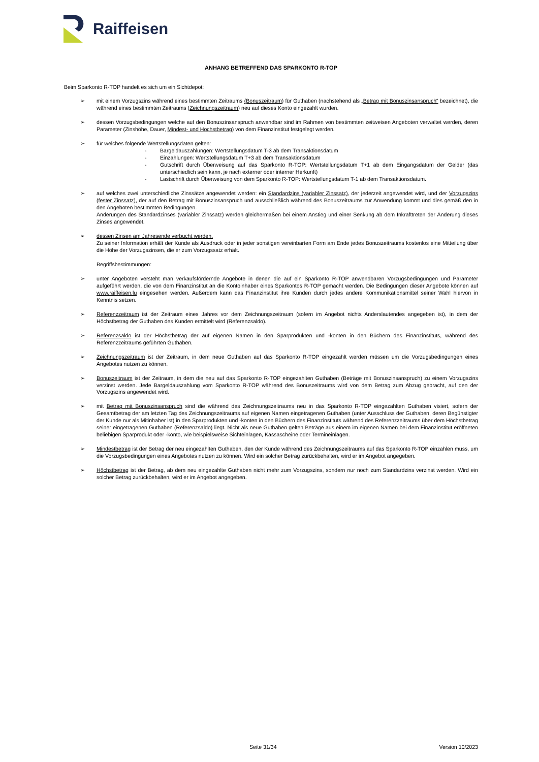Raiffeisen
ANHANG BETREFFEND DAS SPARKONTO R-TOP
Beim Sparkonto R-TOP handelt es sich um ein Sichtdepot:
➢ mit einem Vorzugszins während eines bestimmten Zeitraums (Bonuszeitraum) für Guthaben (nachstehend als „Betrag mit Bonuszinsanspruch“ bezeichnet), die während eines bestimmten Zeitraums (Zeichnungszeitraum) neu auf dieses Konto eingezahlt wurden.
➢ dessen Vorzugsbedingungen welche auf den Bonuszinsanspruch anwendbar sind im Rahmen von bestimmten zeitweisen Angeboten verwaltet werden, deren Parameter (Zinshöhe, Dauer, Mindest- und Höchstbetrag) von dem Finanzinstitut festgelegt werden.
➢ für welches folgende Wertstellungsdaten gelten:
- Bargeldauszahlungen: Wertstellungsdatum T-3 ab dem Transaktionsdatum
- Einzahlungen: Wertstellungsdatum T+3 ab dem Transaktionsdatum
- Gutschrift durch Überweisung auf das Sparkonto R-TOP: Wertstellungsdatum T+1 ab dem Eingangsdatum der Gelder (das unterschiedlich sein kann, je nach externer oder interner Herkunft)
- Lastschrift durch Überweisung von dem Sparkonto R-TOP: Wertstellungsdatum T-1 ab dem Transaktionsdatum.
➢ auf welches zwei unterschiedliche Zinssätze angewendet werden: ein Standardzins (variabler Zinssatz), der jederzeit angewendet wird, und der Vorzugszins (fester Zinssatz), der auf den Betrag mit Bonuszinsanspruch und ausschließlich während des Bonuszeitraums zur Anwendung kommt und dies gemäß den in den Angeboten bestimmten Bedingungen.
Änderungen des Standardzinses (variabler Zinssatz) werden gleichermaßen bei einem Anstieg und einer Senkung ab dem Inkrafttreten der Änderung dieses Zinses angewendet.
➢ dessen Zinsen am Jahresende verbucht werden.
Zu seiner Information erhält der Kunde als Ausdruck oder in jeder sonstigen vereinbarten Form am Ende jedes Bonuszeitraums kostenlos eine Mitteilung über die Höhe der Vorzugszinsen, die er zum Vorzugssatz erhält.
Begriffsbestimmungen:
➢ unter Angeboten versteht man verkaufsfördernde Angebote in denen die auf ein Sparkonto R-TOP anwendbaren Vorzugsbedingungen und Parameter aufgeführt werden, die von dem Finanzinstitut an die Kontoinhaber eines Sparkontos R-TOP gemacht werden. Die Bedingungen dieser Angebote können auf www.raiffeisen.lu eingesehen werden. Außerdem kann das Finanzinstitut ihre Kunden durch jedes andere Kommunikationsmittel seiner Wahl hiervon in Kenntnis setzen.
➢ Referenzzeitraum ist der Zeitraum eines Jahres vor dem Zeichnungszeitraum (sofern im Angebot nichts Anderslautendes angegeben ist), in dem der Höchstbetrag der Guthaben des Kunden ermittelt wird (Referenzsaldo).
➢ Referenzsaldo ist der Höchstbetrag der auf eigenen Namen in den Sparprodukten und -konten in den Büchern des Finanzinstituts, während des Referenzzeitraums geführten Guthaben.
➢ Zeichnungszeitraum ist der Zeitraum, in dem neue Guthaben auf das Sparkonto R-TOP eingezahlt werden müssen um die Vorzugsbedingungen eines Angebotes nutzen zu können.
➢ Bonuszeitraum ist der Zeitraum, in dem die neu auf das Sparkonto R-TOP eingezahlten Guthaben (Beträge mit Bonuszinsanspruch) zu einem Vorzugszins verzinst werden. Jede Bargeldauszahlung vom Sparkonto R-TOP während des Bonuszeitraums wird von dem Betrag zum Abzug gebracht, auf den der Vorzugszins angewendet wird.
➢ mit Betrag mit Bonuszinsanspruch sind die während des Zeichnungszeitraums neu in das Sparkonto R-TOP eingezahlten Guthaben visiert, sofern der Gesamtbetrag der am letzten Tag des Zeichnungszeitraums auf eigenen Namen eingetragenen Guthaben (unter Ausschluss der Guthaben, deren Begünstigter der Kunde nur als Mitinhaber ist) in den Sparprodukten und -konten in den Büchern des Finanzinstituts während des Referenzzeitraums über dem Höchstbetrag seiner eingetragenen Guthaben (Referenzsaldo) liegt. Nicht als neue Guthaben gelten Beträge aus einem im eigenen Namen bei dem Finanzinstitut eröffneten beliebigen Sparprodukt oder -konto, wie beispielsweise Sichteinlagen, Kassascheine oder Termineinlagen.
➢ Mindestbetrag ist der Betrag der neu eingezahlten Guthaben, den der Kunde während des Zeichnungszeitraums auf das Sparkonto R-TOP einzahlen muss, um die Vorzugsbedingungen eines Angebotes nutzen zu können. Wird ein solcher Betrag zurückbehalten, wird er im Angebot angegeben.
➢ Höchstbetrag ist der Betrag, ab dem neu eingezahlte Guthaben nicht mehr zum Vorzugszins, sondern nur noch zum Standardzins verzinst werden. Wird ein solcher Betrag zurückbehalten, wird er im Angebot angegeben.
Seite 31/34 Version 10/2023